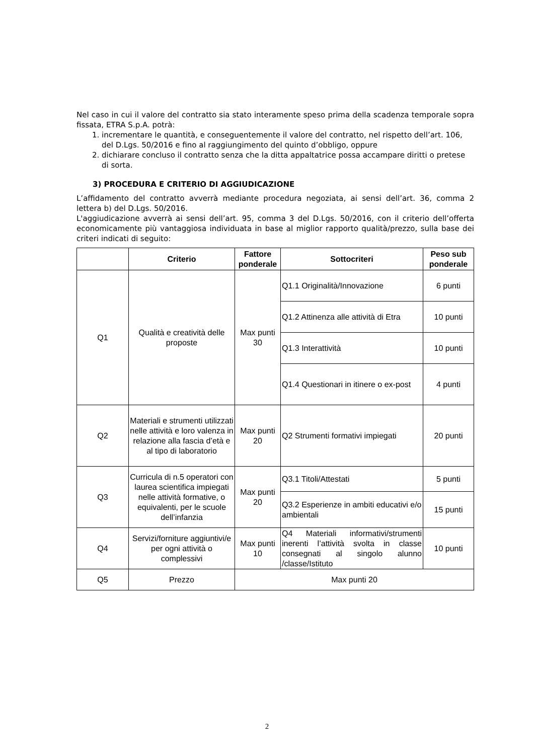Nel caso in cui il valore del contratto sia stato interamente speso prima della scadenza temporale sopra fissata, ETRA S.p.A. potrà:
1. incrementare le quantità, e conseguentemente il valore del contratto, nel rispetto dell’art. 106, del D.Lgs. 50/2016 e fino al raggiungimento del quinto d’obbligo, oppure
2. dichiarare concluso il contratto senza che la ditta appaltatrice possa accampare diritti o pretese di sorta.
3) PROCEDURA E CRITERIO DI AGGIUDICAZIONE
L’affidamento del contratto avverrà mediante procedura negoziata, ai sensi dell’art. 36, comma 2 lettera b) del D.Lgs. 50/2016.
L'aggiudicazione avverrà ai sensi dell’art. 95, comma 3 del D.Lgs. 50/2016, con il criterio dell’offerta economicamente più vantaggiosa individuata in base al miglior rapporto qualità/prezzo, sulla base dei criteri indicati di seguito:
| | Criterio | Fattore ponderale | Sottocriteri | Peso sub ponderale |
| --- | --- | --- | --- | --- |
| Q1 | Qualità e creatività delle proposte | Max punti 30 | Q1.1 Originalità/Innovazione | 6 punti |
| | | | Q1.2 Attinenza alle attività di Etra | 10 punti |
| | | | Q1.3 Interattività | 10 punti |
| | | | Q1.4 Questionari in itinere o ex-post | 4 punti |
| Q2 | Materiali e strumenti utilizzati nelle attività e loro valenza in relazione alla fascia d’età e al tipo di laboratorio | Max punti 20 | Q2 Strumenti formativi impiegati | 20 punti |
| Q3 | Curricula di n.5 operatori con laurea scientifica impiegati nelle attività formative, o equivalenti, per le scuole dell’infanzia | Max punti 20 | Q3.1 Titoli/Attestati | 5 punti |
| | | | Q3.2 Esperienze in ambiti educativi e/o ambientali | 15 punti |
| Q4 | Servizi/forniture aggiuntivi/e per ogni attività o complessivi | Max punti 10 | Q4 Materiali informativi/strumenti inerenti l’attività svolta in classe consegnati al singolo alunno /classe/Istituto | 10 punti |
| Q5 | Prezzo | Max punti 20 | | |
2